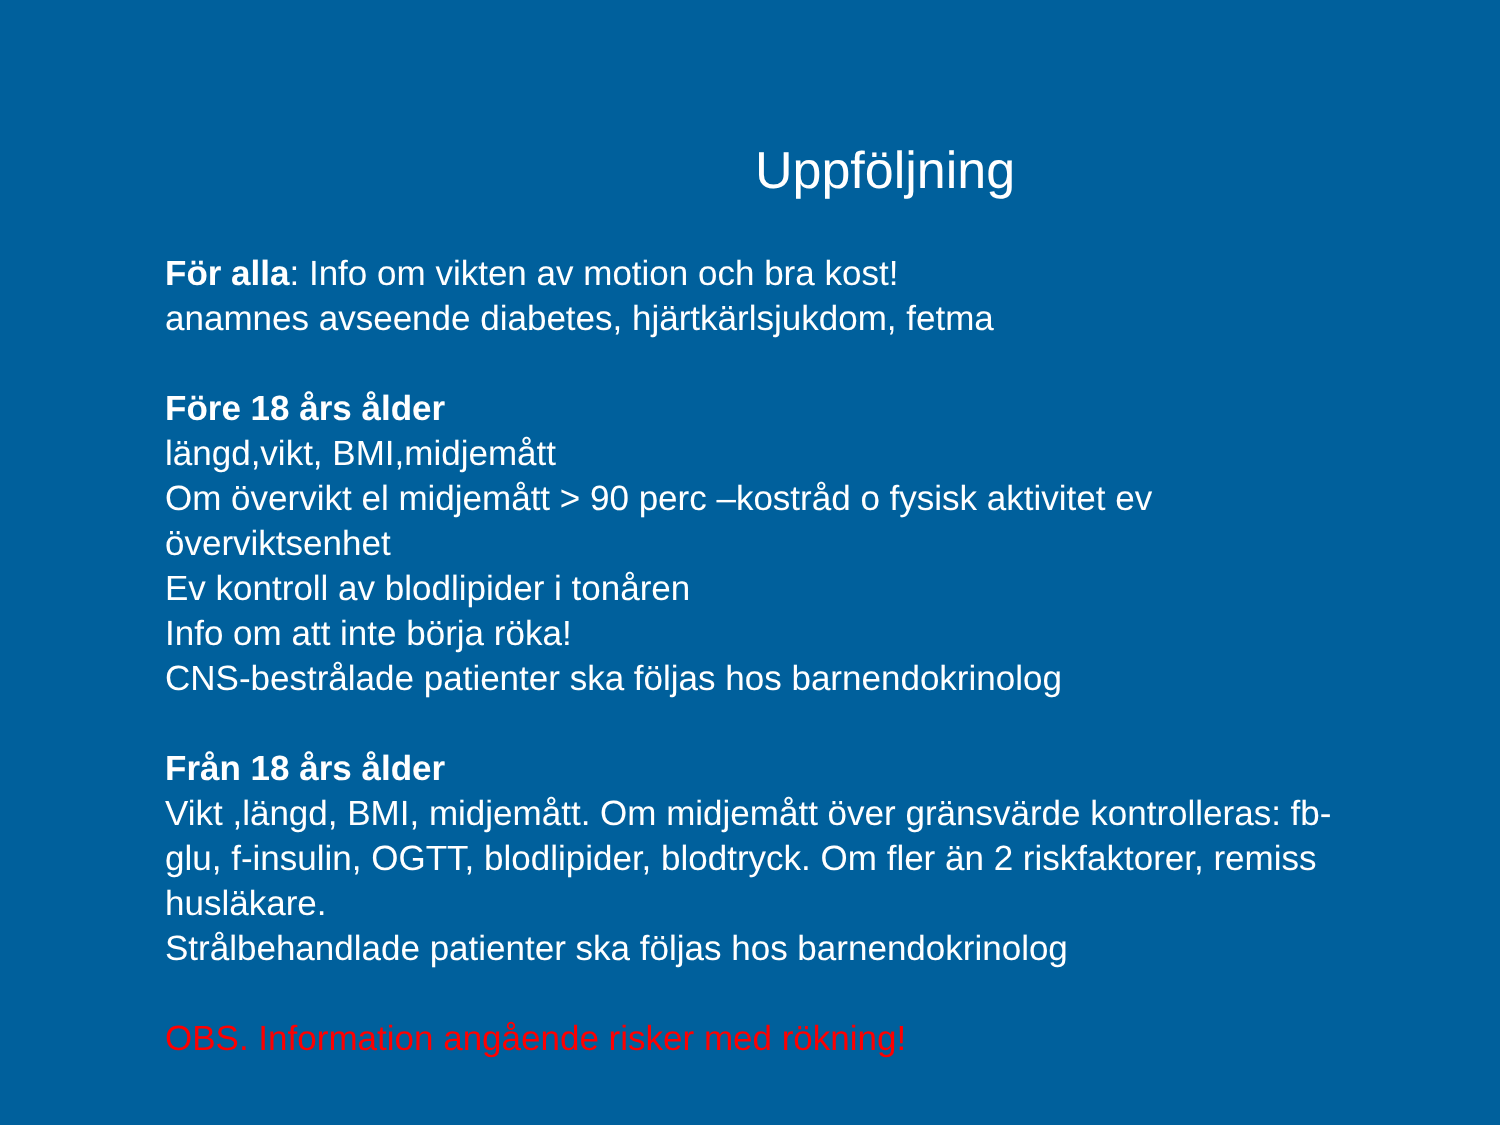Uppföljning
För alla: Info om vikten av motion och bra kost!
anamnes avseende diabetes, hjärtkärlsjukdom, fetma
Före 18 års ålder
längd,vikt, BMI,midjemått
Om övervikt el midjemått > 90 perc –kostråd o fysisk aktivitet ev överviktsenhet
Ev kontroll av blodlipider i tonåren
Info om att inte börja röka!
CNS-bestrålade patienter ska följas hos barnendokrinolog
Från 18 års ålder
Vikt ,längd, BMI, midjemått. Om midjemått över gränsvärde kontrolleras: fb-glu, f-insulin, OGTT, blodlipider, blodtryck. Om fler än 2 riskfaktorer, remiss husläkare.
Strålbehandlade patienter ska följas hos barnendokrinolog
OBS. Information angående risker med rökning!